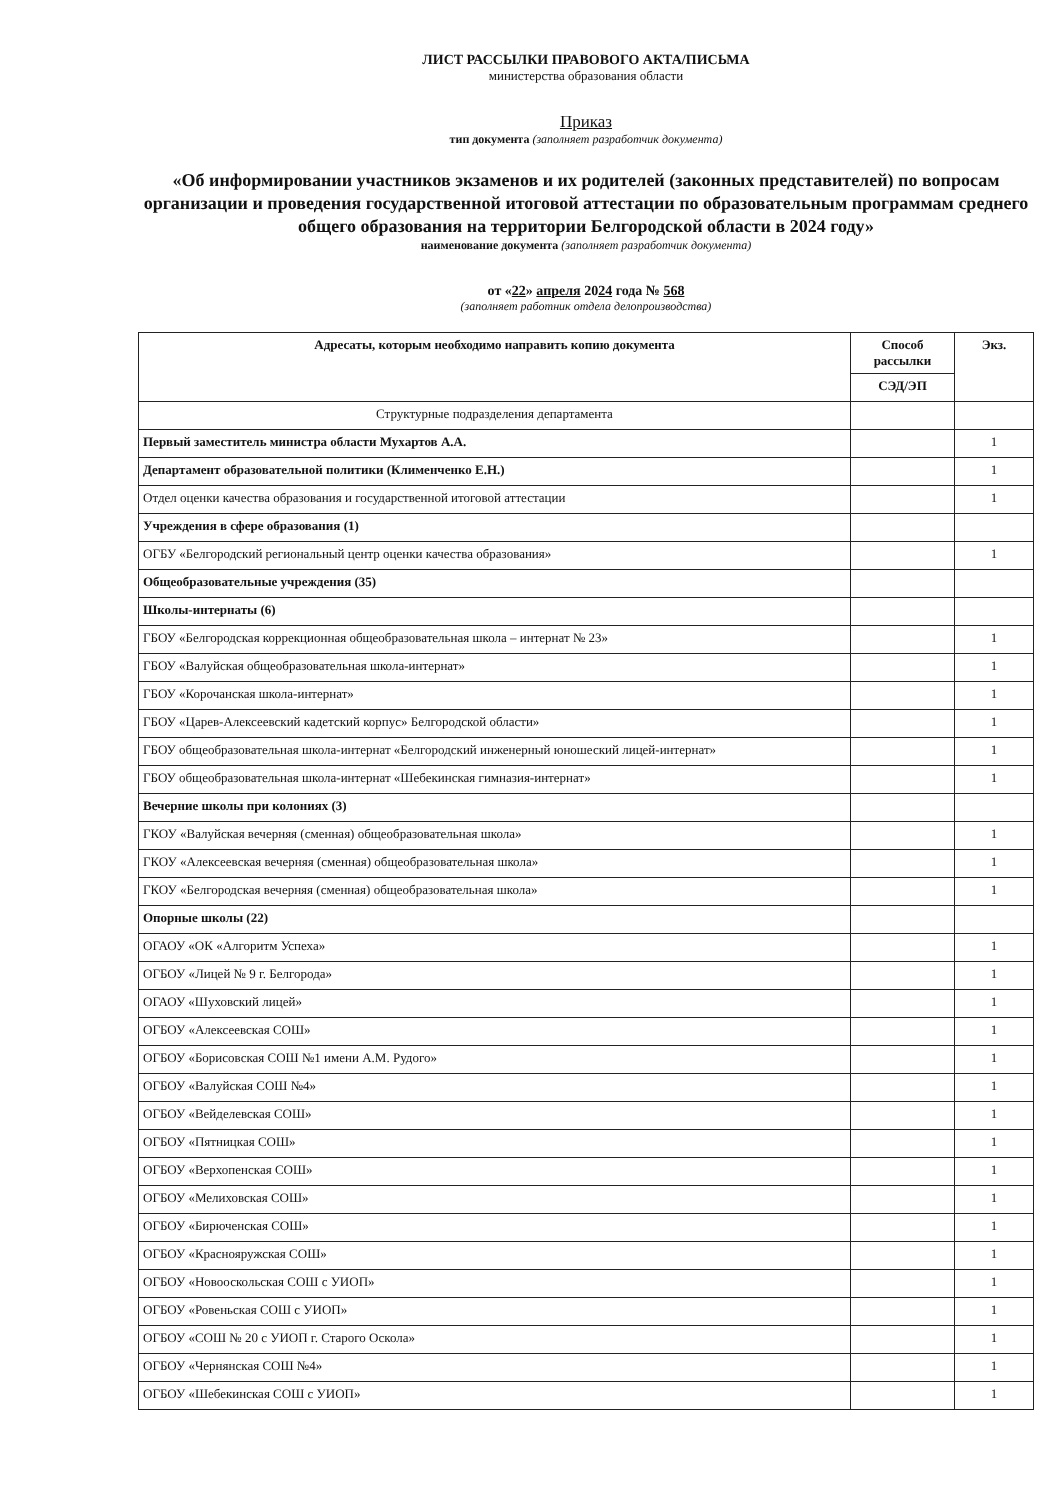ЛИСТ РАССЫЛКИ ПРАВОВОГО АКТА/ПИСЬМА
министерства образования области
Приказ
тип документа (заполняет разработчик документа)
«Об информировании участников экзаменов и их родителей (законных представителей) по вопросам организации и проведения государственной итоговой аттестации по образовательным программам среднего общего образования на территории Белгородской области в 2024 году»
наименование документа (заполняет разработчик документа)
от «22» апреля 2024 года № 568
(заполняет работник отдела делопроизводства)
| Адресаты, которым необходимо направить копию документа | Способ рассылки | Экз. |
| --- | --- | --- |
| | СЭД/ЭП | |
| Структурные подразделения департамента | | |
| Первый заместитель министра области Мухартов А.А. | | 1 |
| Департамент образовательной политики (Клименченко Е.Н.) | | 1 |
| Отдел оценки качества образования и государственной итоговой аттестации | | 1 |
| Учреждения в сфере образования (1) | | |
| ОГБУ «Белгородский региональный центр оценки качества образования» | | 1 |
| Общеобразовательные учреждения (35) | | |
| Школы-интернаты (6) | | |
| ГБОУ «Белгородская коррекционная общеобразовательная школа – интернат № 23» | | 1 |
| ГБОУ «Валуйская общеобразовательная школа-интернат» | | 1 |
| ГБОУ «Корочанская школа-интернат» | | 1 |
| ГБОУ «Царев-Алексеевский кадетский корпус» Белгородской области» | | 1 |
| ГБОУ общеобразовательная школа-интернат «Белгородский инженерный юношеский лицей-интернат» | | 1 |
| ГБОУ общеобразовательная школа-интернат «Шебекинская гимназия-интернат» | | 1 |
| Вечерние школы при колониях (3) | | |
| ГКОУ «Валуйская вечерняя (сменная) общеобразовательная школа» | | 1 |
| ГКОУ «Алексеевская вечерняя (сменная) общеобразовательная школа» | | 1 |
| ГКОУ «Белгородская вечерняя (сменная) общеобразовательная школа» | | 1 |
| Опорные школы (22) | | |
| ОГАОУ «ОК «Алгоритм Успеха» | | 1 |
| ОГБОУ «Лицей № 9 г. Белгорода» | | 1 |
| ОГАОУ «Шуховский лицей» | | 1 |
| ОГБОУ «Алексеевская СОШ» | | 1 |
| ОГБОУ «Борисовская СОШ №1 имени А.М. Рудого» | | 1 |
| ОГБОУ «Валуйская СОШ №4» | | 1 |
| ОГБОУ «Вейделевская СОШ» | | 1 |
| ОГБОУ «Пятницкая СОШ» | | 1 |
| ОГБОУ «Верхопенская СОШ» | | 1 |
| ОГБОУ «Мелиховская СОШ» | | 1 |
| ОГБОУ «Бирюченская СОШ» | | 1 |
| ОГБОУ «Краснояружская СОШ» | | 1 |
| ОГБОУ «Новооскольская СОШ с УИОП» | | 1 |
| ОГБОУ «Ровеньская СОШ с УИОП» | | 1 |
| ОГБОУ «СОШ № 20 с УИОП г. Старого Оскола» | | 1 |
| ОГБОУ «Чернянская СОШ №4» | | 1 |
| ОГБОУ «Шебекинская СОШ с УИОП» | | 1 |